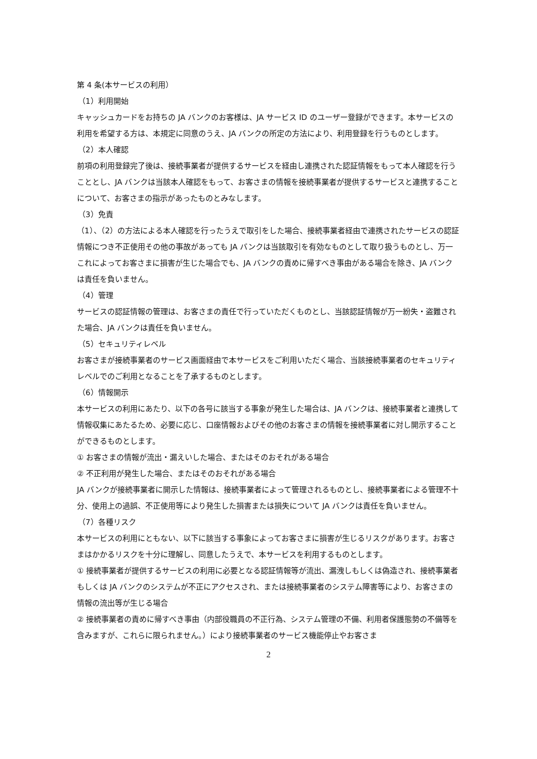第 4 条(本サービスの利用）
（1）利用開始
キャッシュカードをお持ちの JA バンクのお客様は、JA サービス ID のユーザー登録ができます。本サービスの利用を希望する方は、本規定に同意のうえ、JA バンクの所定の方法により、利用登録を行うものとします。
（2）本人確認
前項の利用登録完了後は、接続事業者が提供するサービスを経由し連携された認証情報をもって本人確認を行うこととし、JA バンクは当該本人確認をもって、お客さまの情報を接続事業者が提供するサービスと連携することについて、お客さまの指示があったものとみなします。
（3）免責
（1）、（2）の方法による本人確認を行ったうえで取引をした場合、接続事業者経由で連携されたサービスの認証情報につき不正使用その他の事故があっても JA バンクは当該取引を有効なものとして取り扱うものとし、万一これによってお客さまに損害が生じた場合でも、JA バンクの責めに帰すべき事由がある場合を除き、JA バンクは責任を負いません。
（4）管理
サービスの認証情報の管理は、お客さまの責任で行っていただくものとし、当該認証情報が万一紛失・盗難された場合、JA バンクは責任を負いません。
（5）セキュリティレベル
お客さまが接続事業者のサービス画面経由で本サービスをご利用いただく場合、当該接続事業者のセキュリティレベルでのご利用となることを了承するものとします。
（6）情報開示
本サービスの利用にあたり、以下の各号に該当する事象が発生した場合は、JA バンクは、接続事業者と連携して情報収集にあたるため、必要に応じ、口座情報およびその他のお客さまの情報を接続事業者に対し開示することができるものとします。
① お客さまの情報が流出・漏えいした場合、またはそのおそれがある場合
② 不正利用が発生した場合、またはそのおそれがある場合
JA バンクが接続事業者に開示した情報は、接続事業者によって管理されるものとし、接続事業者による管理不十分、使用上の過誤、不正使用等により発生した損害または損失について JA バンクは責任を負いません。
（7）各種リスク
本サービスの利用にともない、以下に該当する事象によってお客さまに損害が生じるリスクがあります。お客さまはかかるリスクを十分に理解し、同意したうえで、本サービスを利用するものとします。
① 接続事業者が提供するサービスの利用に必要となる認証情報等が流出、漏洩しもしくは偽造され、接続事業者もしくは JA バンクのシステムが不正にアクセスされ、または接続事業者のシステム障害等により、お客さまの情報の流出等が生じる場合
② 接続事業者の責めに帰すべき事由（内部役職員の不正行為、システム管理の不備、利用者保護態勢の不備等を含みますが、これらに限られません。）により接続事業者のサービス機能停止やお客さま
2